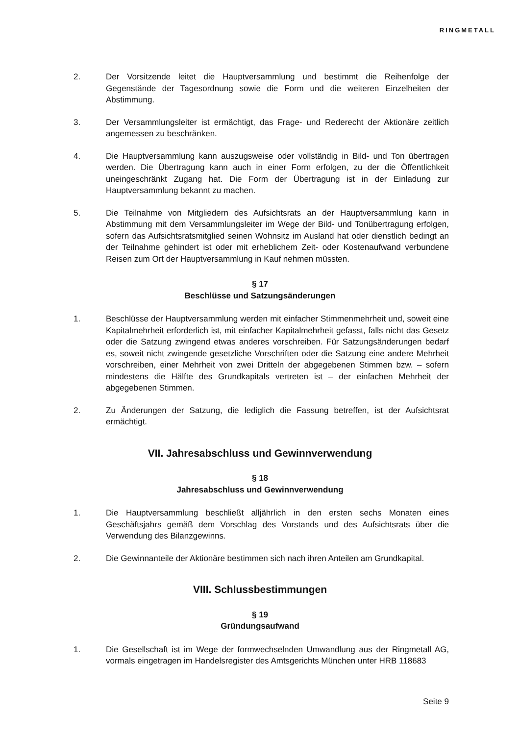RINGMETALL
2. Der Vorsitzende leitet die Hauptversammlung und bestimmt die Reihenfolge der Gegenstände der Tagesordnung sowie die Form und die weiteren Einzelheiten der Abstimmung.
3. Der Versammlungsleiter ist ermächtigt, das Frage- und Rederecht der Aktionäre zeitlich angemessen zu beschränken.
4. Die Hauptversammlung kann auszugsweise oder vollständig in Bild- und Ton übertragen werden. Die Übertragung kann auch in einer Form erfolgen, zu der die Öffentlichkeit uneingeschränkt Zugang hat. Die Form der Übertragung ist in der Einladung zur Hauptversammlung bekannt zu machen.
5. Die Teilnahme von Mitgliedern des Aufsichtsrats an der Hauptversammlung kann in Abstimmung mit dem Versammlungsleiter im Wege der Bild- und Tonübertragung erfolgen, sofern das Aufsichtsratsmitglied seinen Wohnsitz im Ausland hat oder dienstlich bedingt an der Teilnahme gehindert ist oder mit erheblichem Zeit- oder Kostenaufwand verbundene Reisen zum Ort der Hauptversammlung in Kauf nehmen müssten.
§ 17
Beschlüsse und Satzungsänderungen
1. Beschlüsse der Hauptversammlung werden mit einfacher Stimmenmehrheit und, soweit eine Kapitalmehrheit erforderlich ist, mit einfacher Kapitalmehrheit gefasst, falls nicht das Gesetz oder die Satzung zwingend etwas anderes vorschreiben. Für Satzungsänderungen bedarf es, soweit nicht zwingende gesetzliche Vorschriften oder die Satzung eine andere Mehrheit vorschreiben, einer Mehrheit von zwei Dritteln der abgegebenen Stimmen bzw. – sofern mindestens die Hälfte des Grundkapitals vertreten ist – der einfachen Mehrheit der abgegebenen Stimmen.
2. Zu Änderungen der Satzung, die lediglich die Fassung betreffen, ist der Aufsichtsrat ermächtigt.
VII. Jahresabschluss und Gewinnverwendung
§ 18
Jahresabschluss und Gewinnverwendung
1. Die Hauptversammlung beschließt alljährlich in den ersten sechs Monaten eines Geschäftsjahrs gemäß dem Vorschlag des Vorstands und des Aufsichtsrats über die Verwendung des Bilanzgewinns.
2. Die Gewinnanteile der Aktionäre bestimmen sich nach ihren Anteilen am Grundkapital.
VIII. Schlussbestimmungen
§ 19
Gründungsaufwand
1. Die Gesellschaft ist im Wege der formwechselnden Umwandlung aus der Ringmetall AG, vormals eingetragen im Handelsregister des Amtsgerichts München unter HRB 118683
Seite 9